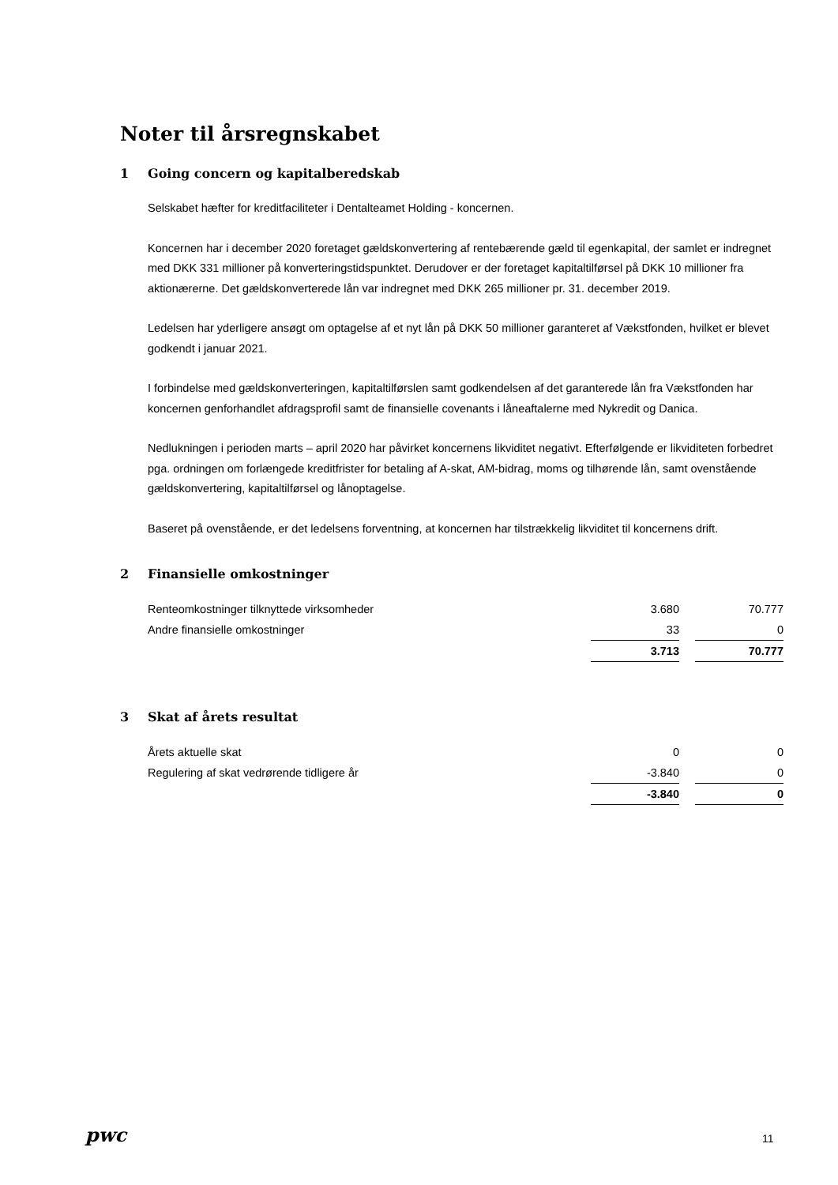Noter til årsregnskabet
1 Going concern og kapitalberedskab
Selskabet hæfter for kreditfaciliteter i Dentalteamet Holding - koncernen.
Koncernen har i december 2020 foretaget gældskonvertering af rentebærende gæld til egenkapital, der samlet er indregnet med DKK 331 millioner på konverteringstidspunktet. Derudover er der foretaget kapitaltilførsel på DKK 10 millioner fra aktionærerne. Det gældskonverterede lån var indregnet med DKK 265 millioner pr. 31. december 2019.
Ledelsen har yderligere ansøgt om optagelse af et nyt lån på DKK 50 millioner garanteret af Vækstfonden, hvilket er blevet godkendt i januar 2021.
I forbindelse med gældskonverteringen, kapitaltilførslen samt godkendelsen af det garanterede lån fra Vækstfonden har koncernen genforhandlet afdragsprofil samt de finansielle covenants i låneaftalerne med Nykredit og Danica.
Nedlukningen i perioden marts – april 2020 har påvirket koncernens likviditet negativt. Efterfølgende er likviditeten forbedret pga. ordningen om forlængede kreditfrister for betaling af A-skat, AM-bidrag, moms og tilhørende lån, samt ovenstående gældskonvertering, kapitaltilførsel og lånoptagelse.
Baseret på ovenstående, er det ledelsens forventning, at koncernen har tilstrækkelig likviditet til koncernens drift.
2 Finansielle omkostninger
| Renteomkostninger tilknyttede virksomheder | 3.680 | | 70.777 |
| Andre finansielle omkostninger | 33 | | 0 |
| | 3.713 | | 70.777 |
3 Skat af årets resultat
| Årets aktuelle skat | 0 | | 0 |
| Regulering af skat vedrørende tidligere år | -3.840 | | 0 |
| | -3.840 | | 0 |
pwc 11